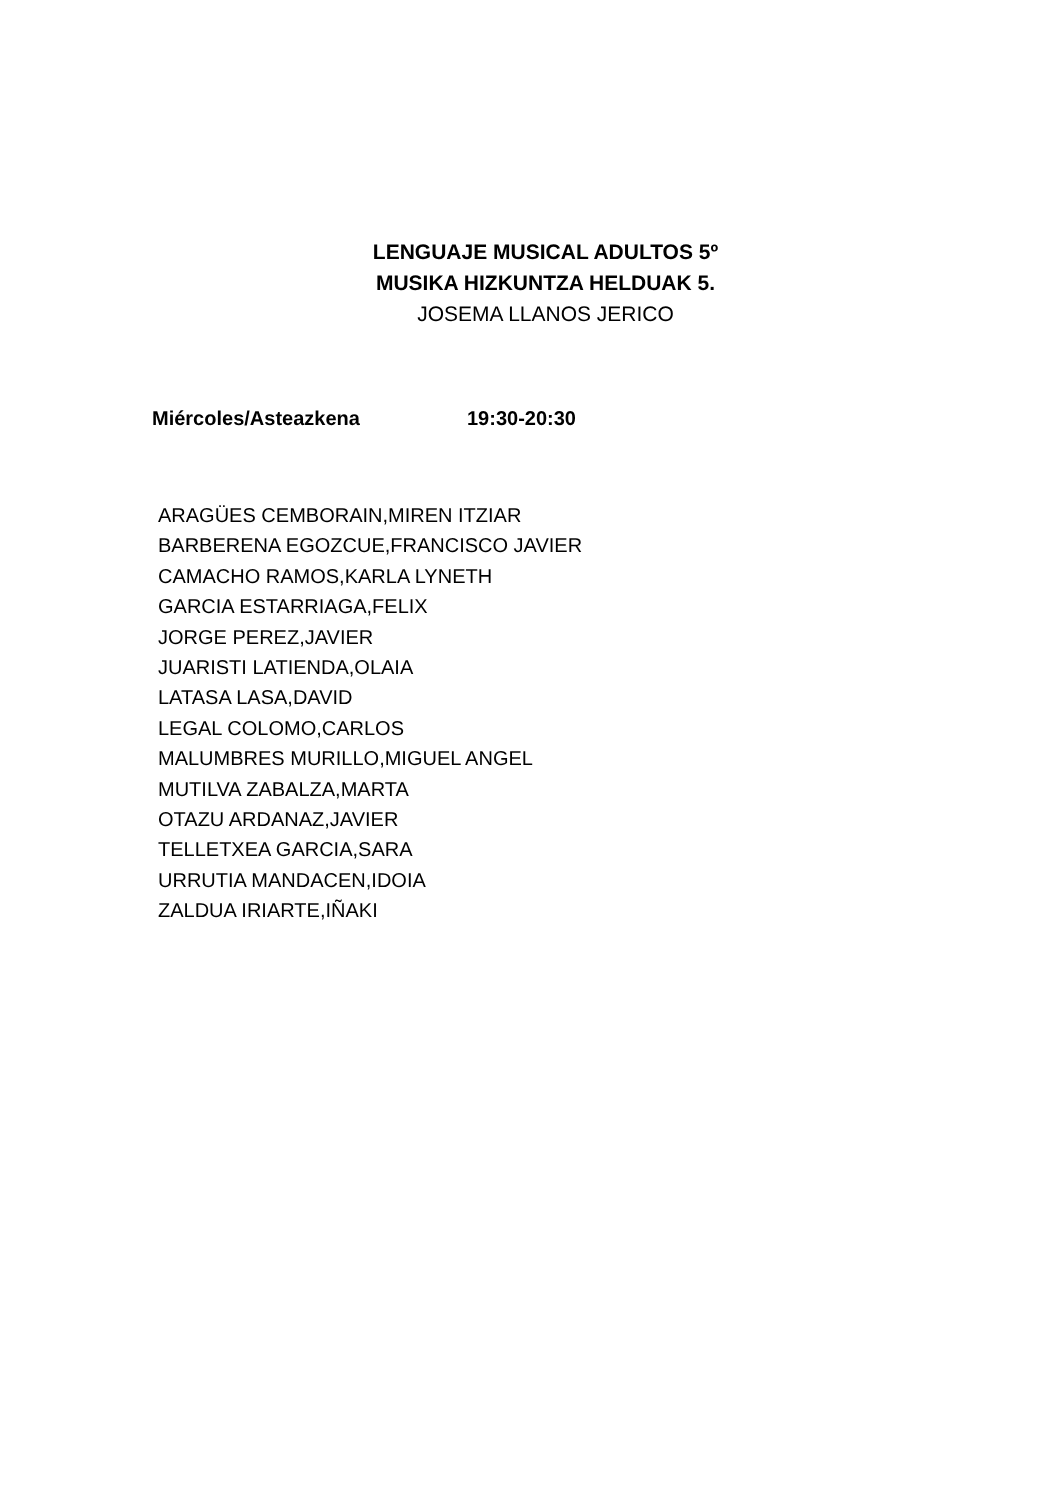LENGUAJE MUSICAL ADULTOS 5º
MUSIKA HIZKUNTZA HELDUAK 5.
JOSEMA LLANOS JERICO
Miércoles/Asteazkena 19:30-20:30
ARAGÜES CEMBORAIN,MIREN ITZIAR
BARBERENA EGOZCUE,FRANCISCO JAVIER
CAMACHO RAMOS,KARLA LYNETH
GARCIA ESTARRIAGA,FELIX
JORGE PEREZ,JAVIER
JUARISTI LATIENDA,OLAIA
LATASA LASA,DAVID
LEGAL COLOMO,CARLOS
MALUMBRES MURILLO,MIGUEL ANGEL
MUTILVA ZABALZA,MARTA
OTAZU ARDANAZ,JAVIER
TELLETXEA GARCIA,SARA
URRUTIA MANDACEN,IDOIA
ZALDUA IRIARTE,IÑAKI